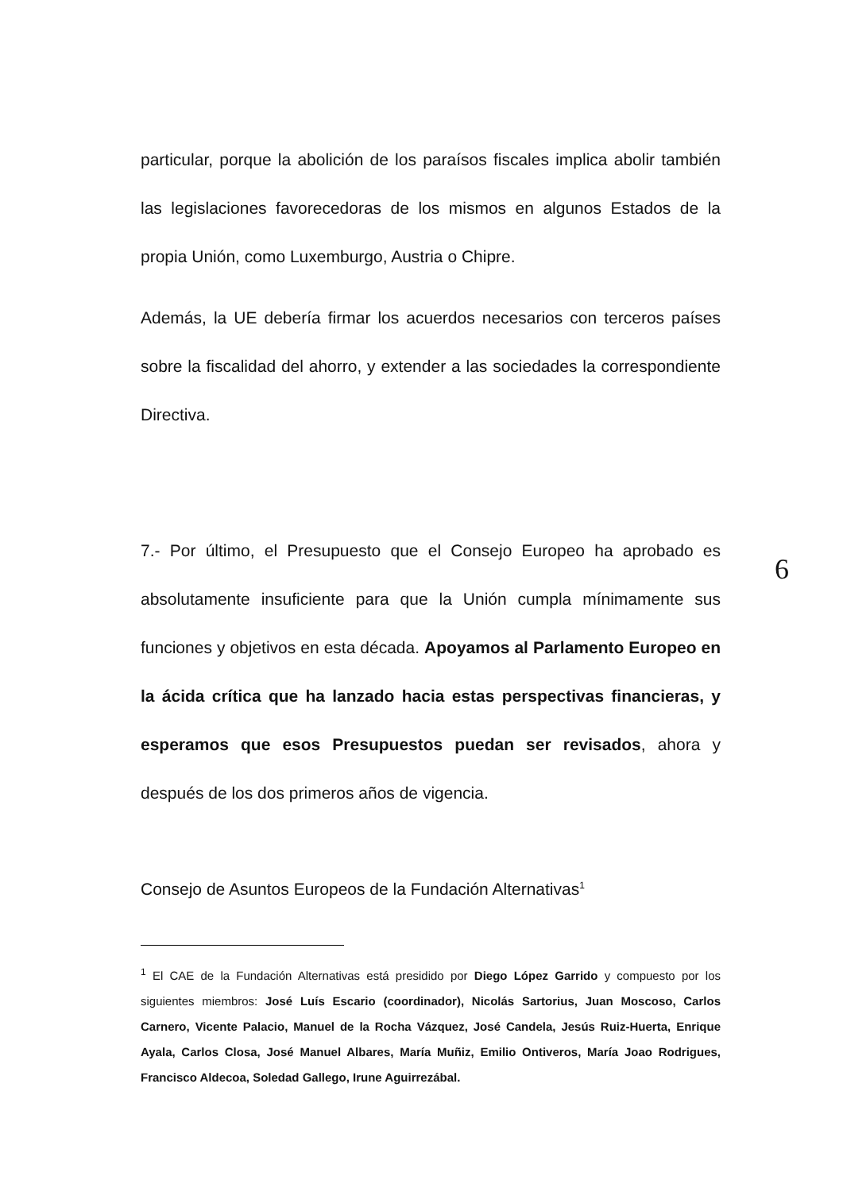particular, porque la abolición de los paraísos fiscales implica abolir también las legislaciones favorecedoras de los mismos en algunos Estados de la propia Unión, como Luxemburgo, Austria o Chipre.
Además, la UE debería firmar los acuerdos necesarios con terceros países sobre la fiscalidad del ahorro, y extender a las sociedades la correspondiente Directiva.
7.- Por último, el Presupuesto que el Consejo Europeo ha aprobado es absolutamente insuficiente para que la Unión cumpla mínimamente sus funciones y objetivos en esta década. Apoyamos al Parlamento Europeo en la ácida crítica que ha lanzado hacia estas perspectivas financieras, y esperamos que esos Presupuestos puedan ser revisados, ahora y después de los dos primeros años de vigencia.
Consejo de Asuntos Europeos de la Fundación Alternativas<sup>1</sup>
<sup>1</sup> El CAE de la Fundación Alternativas está presidido por Diego López Garrido y compuesto por los siguientes miembros: José Luís Escario (coordinador), Nicolás Sartorius, Juan Moscoso, Carlos Carnero, Vicente Palacio, Manuel de la Rocha Vázquez, José Candela, Jesús Ruiz-Huerta, Enrique Ayala, Carlos Closa, José Manuel Albares, María Muñiz, Emilio Ontiveros, María Joao Rodrigues, Francisco Aldecoa, Soledad Gallego, Irune Aguirrezábal.
6